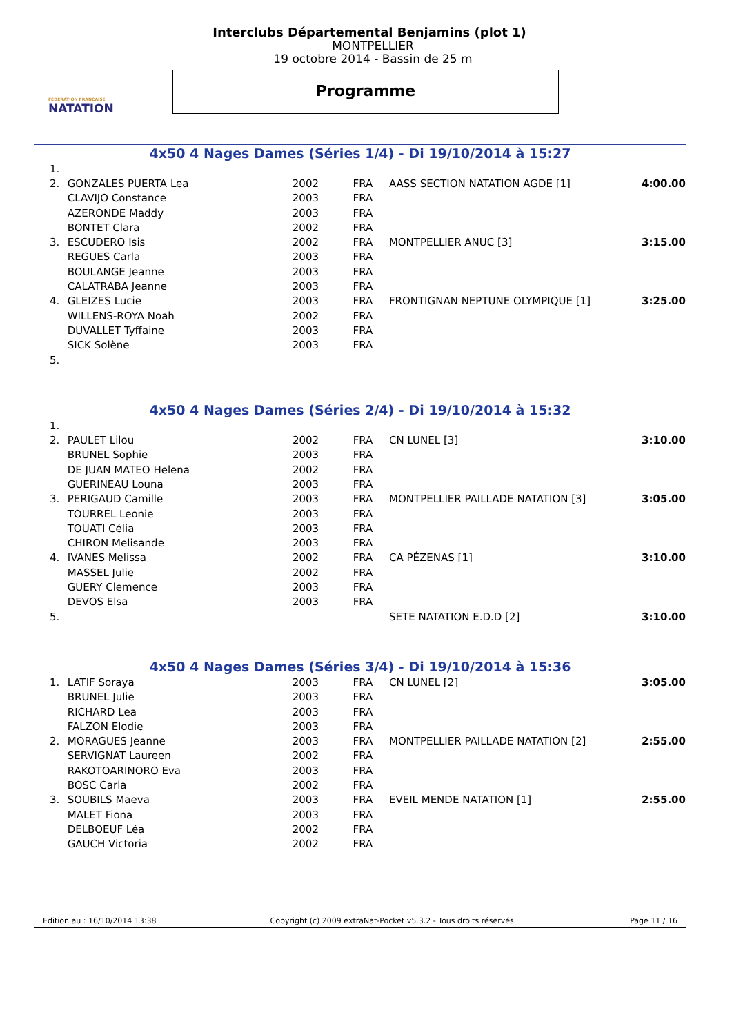FÉDÉRATION FRANÇAISE
NATATION
Interclubs Départemental Benjamins (plot 1)
MONTPELLIER
19 octobre 2014 - Bassin de 25 m
Programme
4x50 4 Nages Dames (Séries 1/4) - Di 19/10/2014 à 15:27
| 1. | | | | | |
| 2. | GONZALES PUERTA Lea | 2002 | FRA | AASS SECTION NATATION AGDE [1] | 4:00.00 |
| | CLAVIJO Constance | 2003 | FRA | | |
| | AZERONDE Maddy | 2003 | FRA | | |
| | BONTET Clara | 2002 | FRA | | |
| 3. | ESCUDERO Isis | 2002 | FRA | MONTPELLIER ANUC [3] | 3:15.00 |
| | REGUES Carla | 2003 | FRA | | |
| | BOULANGE Jeanne | 2003 | FRA | | |
| | CALATRABA Jeanne | 2003 | FRA | | |
| 4. | GLEIZES Lucie | 2003 | FRA | FRONTIGNAN NEPTUNE OLYMPIQUE [1] | 3:25.00 |
| | WILLENS-ROYA Noah | 2002 | FRA | | |
| | DUVALLET Tyffaine | 2003 | FRA | | |
| | SICK Solène | 2003 | FRA | | |
| 5. | | | | | |
4x50 4 Nages Dames (Séries 2/4) - Di 19/10/2014 à 15:32
| 1. | | | | | |
| 2. | PAULET Lilou | 2002 | FRA | CN LUNEL [3] | 3:10.00 |
| | BRUNEL Sophie | 2003 | FRA | | |
| | DE JUAN MATEO Helena | 2002 | FRA | | |
| | GUERINEAU Louna | 2003 | FRA | | |
| 3. | PERIGAUD Camille | 2003 | FRA | MONTPELLIER PAILLADE NATATION [3] | 3:05.00 |
| | TOURREL Leonie | 2003 | FRA | | |
| | TOUATI Célia | 2003 | FRA | | |
| | CHIRON Melisande | 2003 | FRA | | |
| 4. | IVANES Melissa | 2002 | FRA | CA PÉZENAS [1] | 3:10.00 |
| | MASSEL Julie | 2002 | FRA | | |
| | GUERY Clemence | 2003 | FRA | | |
| | DEVOS Elsa | 2003 | FRA | | |
| 5. | | | | SETE NATATION E.D.D [2] | 3:10.00 |
4x50 4 Nages Dames (Séries 3/4) - Di 19/10/2014 à 15:36
| 1. | LATIF Soraya | 2003 | FRA | CN LUNEL [2] | 3:05.00 |
| | BRUNEL Julie | 2003 | FRA | | |
| | RICHARD Lea | 2003 | FRA | | |
| | FALZON Elodie | 2003 | FRA | | |
| 2. | MORAGUES Jeanne | 2003 | FRA | MONTPELLIER PAILLADE NATATION [2] | 2:55.00 |
| | SERVIGNAT Laureen | 2002 | FRA | | |
| | RAKOTOARINORO Eva | 2003 | FRA | | |
| | BOSC Carla | 2002 | FRA | | |
| 3. | SOUBILS Maeva | 2003 | FRA | EVEIL MENDE NATATION [1] | 2:55.00 |
| | MALET Fiona | 2003 | FRA | | |
| | DELBOEUF Léa | 2002 | FRA | | |
| | GAUCH Victoria | 2002 | FRA | | |
Edition au : 16/10/2014 13:38 Copyright (c) 2009 extraNat-Pocket v5.3.2 - Tous droits réservés. Page 11 / 16